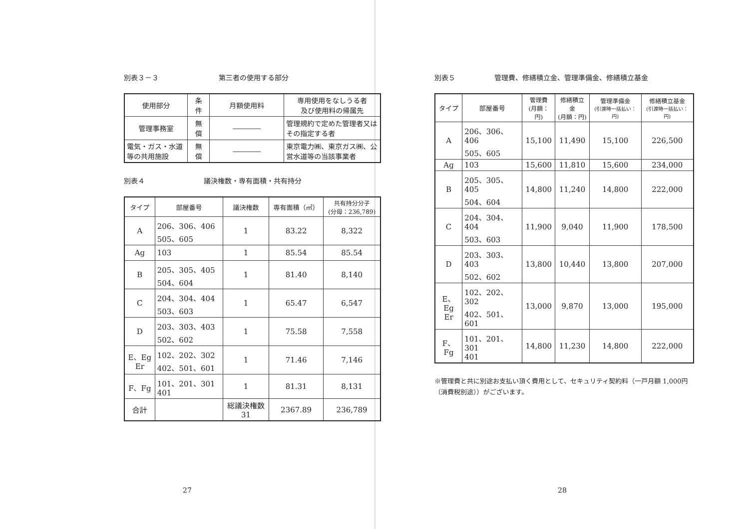別表３－３ 第三者の使用する部分
| 使用部分 | 条 件 | 月額使用料 | 専用使用をなしうる者 及び使用料の帰属先 |
| --- | --- | --- | --- |
| 管理事務室 | 無 償 | ―――― | 管理規約で定めた管理者又はその指定する者 |
| 電気・ガス・水道等の共用施設 | 無 償 | ―――― | 東京電力㈱、東京ガス㈱、公営水道等の当該事業者 |
別表４ 議決権数・専有面積・共有持分
| タイプ | 部屋番号 | 議決権数 | 専有面積（㎡） | 共有持分分子 (分母：236,789) |
| --- | --- | --- | --- | --- |
| A | 206、306、406 505、605 | 1 | 83.22 | 8,322 |
| Ag | 103 | 1 | 85.54 | 85.54 |
| B | 205、305、405 504、604 | 1 | 81.40 | 8,140 |
| C | 204、304、404 503、603 | 1 | 65.47 | 6,547 |
| D | 203、303、403 502、602 | 1 | 75.58 | 7,558 |
| E、Eg Er | 102、202、302 402、501、601 | 1 | 71.46 | 7,146 |
| F、Fg | 101、201、301 401 | 1 | 81.31 | 8,131 |
| 合計 | | 総議決権数 31 | 2367.89 | 236,789 |
27
別表５ 管理費、修繕積立金、管理準備金、修繕積立基金
| タイプ | 部屋番号 | 管理費 (月額：円) | 修繕積立金 (月額：円) | 管理準備金 (引渡時一括払い：円) | 修繕積立基金 (引渡時一括払い：円) |
| --- | --- | --- | --- | --- | --- |
| A | 206、306、406 505、605 | 15,100 | 11,490 | 15,100 | 226,500 |
| Ag | 103 | 15,600 | 11,810 | 15,600 | 234,000 |
| B | 205、305、405 504、604 | 14,800 | 11,240 | 14,800 | 222,000 |
| C | 204、304、404 503、603 | 11,900 | 9,040 | 11,900 | 178,500 |
| D | 203、303、403 502、602 | 13,800 | 10,440 | 13,800 | 207,000 |
| E、Eg Er | 102、202、302 402、501、601 | 13,000 | 9,870 | 13,000 | 195,000 |
| F、Fg | 101、201、301 401 | 14,800 | 11,230 | 14,800 | 222,000 |
※管理費と共に別途お支払い頂く費用として、セキュリティ契約料（一戸月額 1,000円（消費税別途））がございます。
28